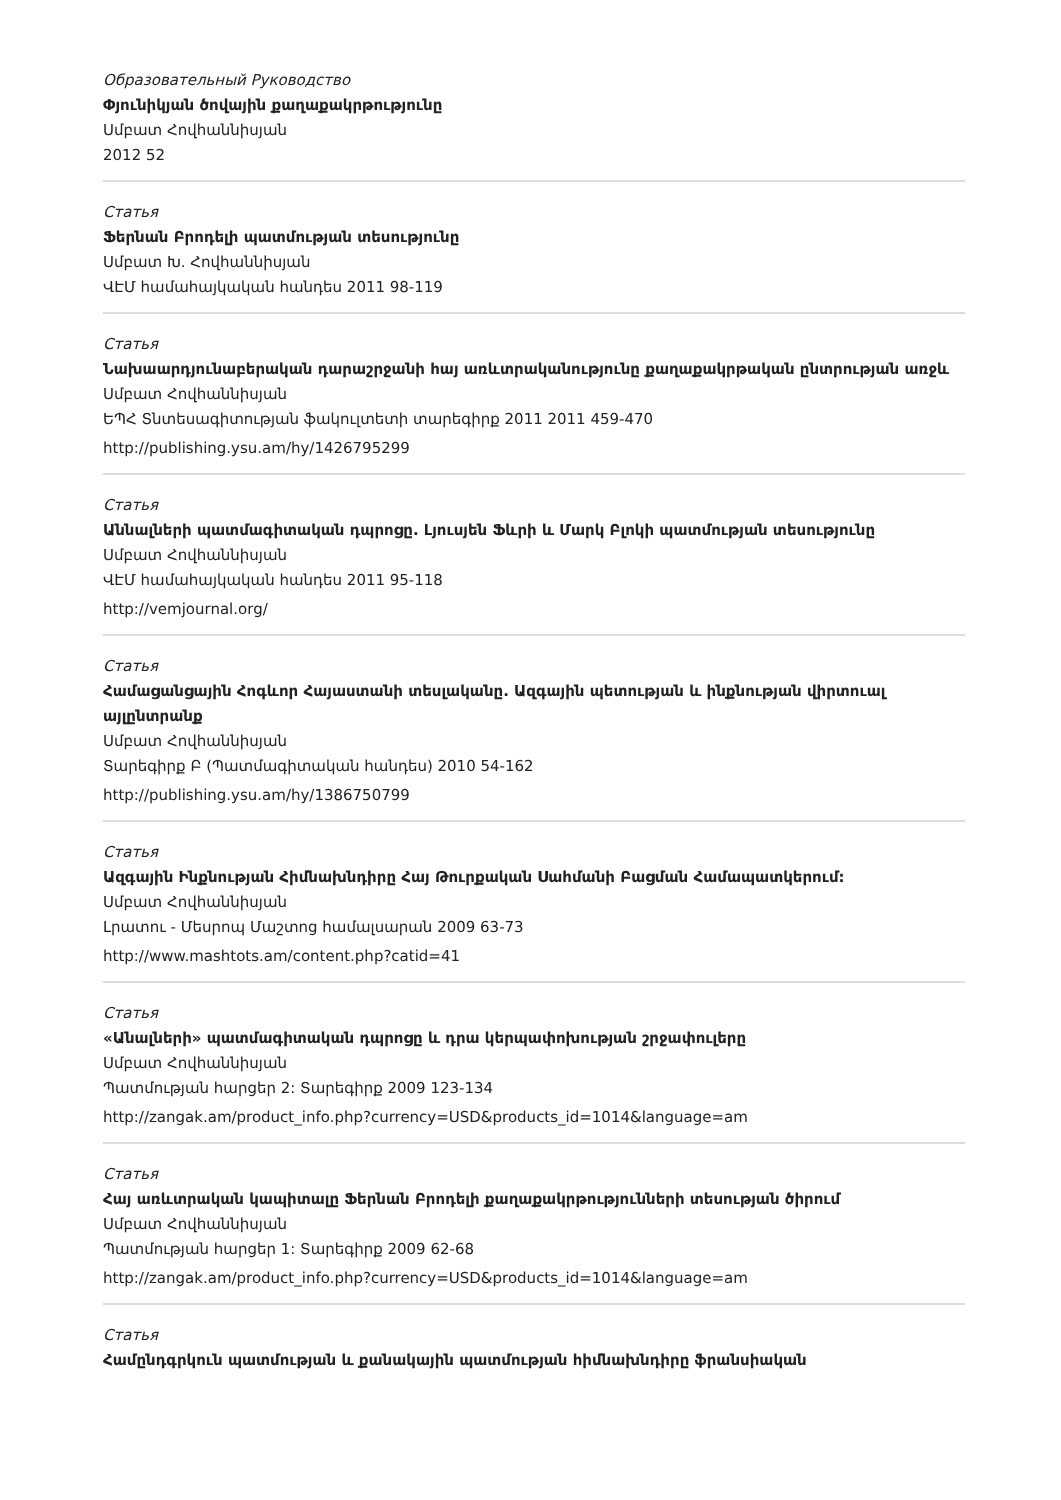Образовательный Руководство
Փյունիկյան ծովային քաղաքակրթությունը
Սմբատ Հովհաննիսյան
2012 52
Статья
Ֆերնան Բրոդելի պատմության տեսությունը
Սմբատ Խ. Հովհաննիսյան
ՎԷՄ համահայկական հանդես 2011 98-119
Статья
Նախաարդյունաբերական դարաշրջանի հայ առևտրականությունը քաղաքակրթական ընտրության առջև
Սմբատ Հովհաննիսյան
ԵՊՀ Տնտեսագիտության ֆակուլտետի տարեգիրք 2011 2011 459-470
http://publishing.ysu.am/hy/1426795299
Статья
Աննալների պատմագիտական դպրոցը. Լյուսյեն Ֆևրի և Մարկ Բլոկի պատմության տեսությունը
Սմբատ Հովհաննիսյան
ՎԷՄ համահայկական հանդես 2011 95-118
http://vemjournal.org/
Статья
Համացանցային Հոգևոր Հայաստանի տեսլականը. Ազգային պետության և ինքնության վիրտուալ այլընտրանք
Սմբատ Հովհաննիսյան
Տարեգիրք Բ (Պատմագիտական հանդես) 2010 54-162
http://publishing.ysu.am/hy/1386750799
Статья
Ազգային Ինքնության Հիմնախնդիրը Հայ Թուրքական Սահմանի Բացման Համապատկերում:
Սմբատ Հովհաննիսյան
Լրատու - Մեսրոպ Մաշտոց համալսարան 2009 63-73
http://www.mashtots.am/content.php?catid=41
Статья
«Անալների» պատմագիտական դպրոցը և դրա կերպափոխության շրջափուլերը
Սմբատ Հովհաննիսյան
Պատմության հարցեր 2: Տարեգիրք 2009 123-134
http://zangak.am/product_info.php?currency=USD&products_id=1014&language=am
Статья
Հայ առևտրական կապիտալը Ֆերնան Բրոդելի քաղաքակրթությունների տեսության ծիրում
Սմբատ Հովհաննիսյան
Պատմության հարցեր 1: Տարեգիրք 2009 62-68
http://zangak.am/product_info.php?currency=USD&products_id=1014&language=am
Статья
Համընդգրկուն պատմության և քանակային պատմության հիմնախնդիրը ֆրանսիական